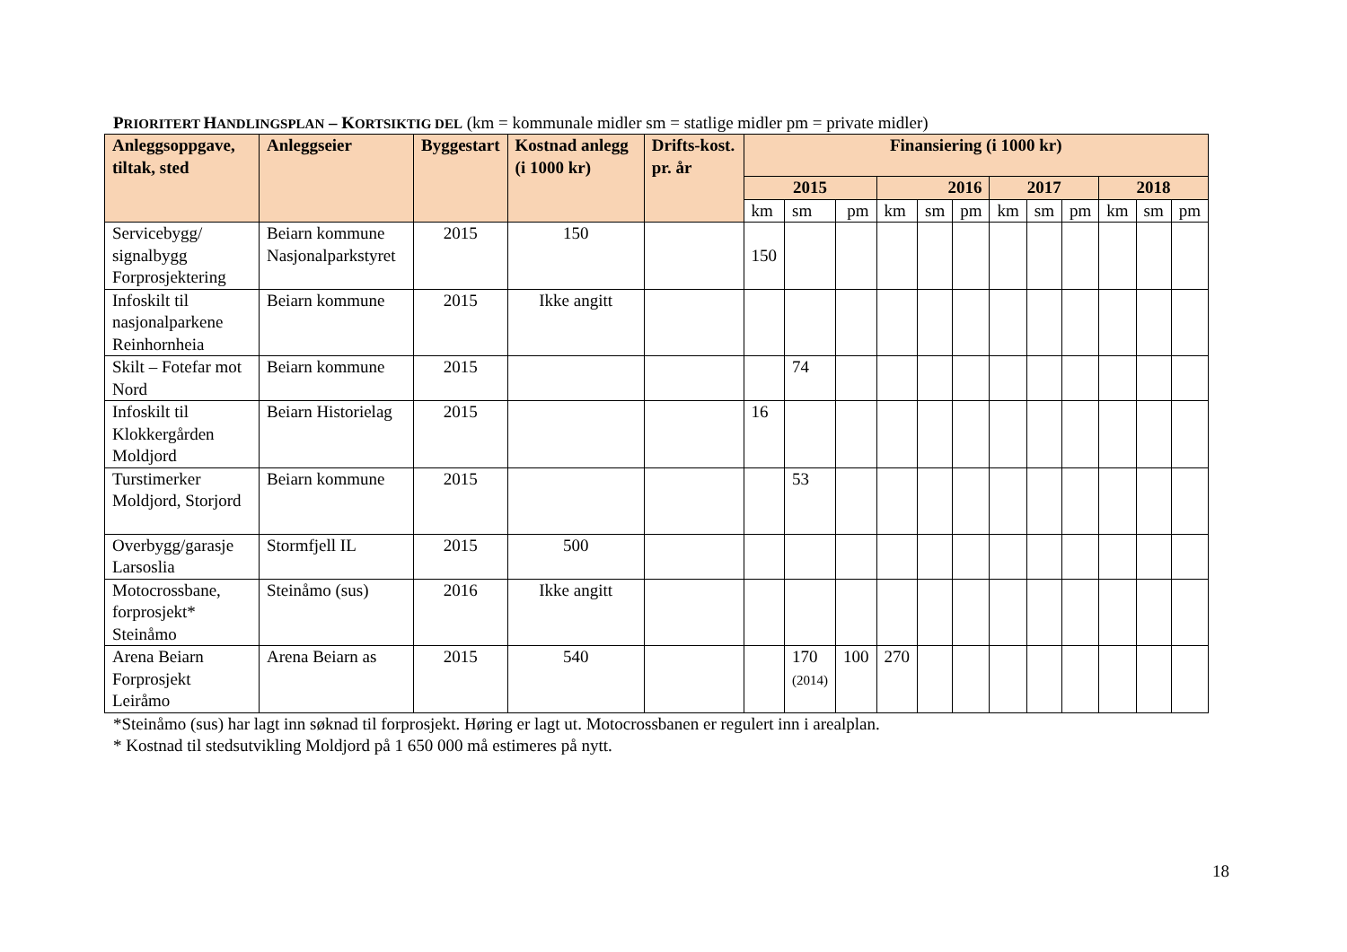PRIORITERT HANDLINGSPLAN – K ORTSIKTIG DEL (km = kommunale midler sm = statlige midler pm = private midler)
| Anleggsoppgave, tiltak, sted | Anleggseier | Byggestart | Kostnad anlegg (i 1000 kr) | Drifts-kost. pr. år | Finansiering (i 1000 kr) | | | | | | | | | | | |
| --- | --- | --- | --- | --- | --- | --- | --- | --- | --- | --- | --- | --- | --- | --- | --- | --- |
| | | | | | 2015 | | | 2016 | | | 2017 | | | 2018 | | |
| | | | | | km | sm | pm | km | sm | pm | km | sm | pm | km | sm | pm |
| Servicebygg/ signalbygg Forprosjektering | Beiarn kommune Nasjonalparkstyret | 2015 | 150 | | 150 | | | | | | | | | | | |
| Infoskilt til nasjonalparkene Reinhornheia | Beiarn kommune | 2015 | Ikke angitt | | | | | | | | | | | | | |
| Skilt – Fotefar mot Nord | Beiarn kommune | 2015 | | | | 74 | | | | | | | | | | |
| Infoskilt til Klokkergården Moldjord | Beiarn Historielag | 2015 | | | 16 | | | | | | | | | | | |
| Turstimerker Moldjord, Storjord | Beiarn kommune | 2015 | | | | 53 | | | | | | | | | | |
| Overbygg/garasje Larsoslia | Stormfjell IL | 2015 | 500 | | | | | | | | | | | | | |
| Motocrossbane, forprosjekt* Steinåmo | Steinåmo (sus) | 2016 | Ikke angitt | | | | | | | | | | | | | |
| Arena Beiarn Forprosjekt Leiråmo | Arena Beiarn as | 2015 | 540 | | | 170 (2014) | 100 | 270 | | | | | | | | |
*Steinåmo (sus) har lagt inn søknad til forprosjekt. Høring er lagt ut. Motocrossbanen er regulert inn i arealplan.
* Kostnad til stedsutvikling Moldjord på 1 650 000 må estimeres på nytt.
18